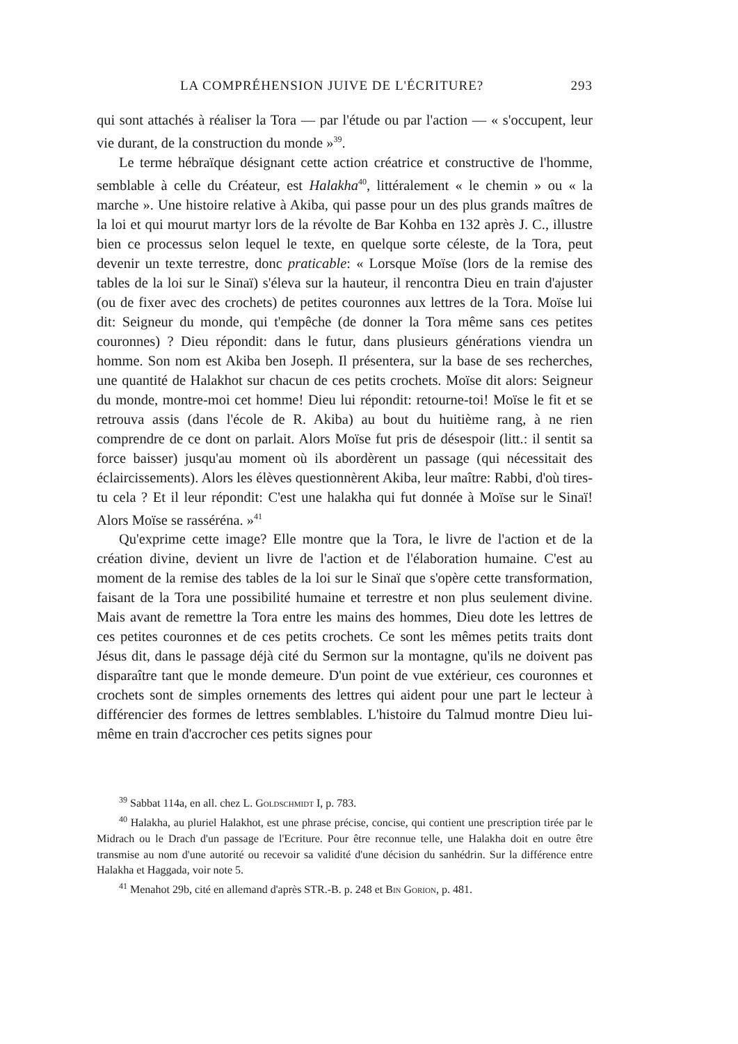LA COMPRÉHENSION JUIVE DE L'ÉCRITURE? 293
qui sont attachés à réaliser la Tora — par l'étude ou par l'action — « s'occupent, leur vie durant, de la construction du monde »<sup>39</sup>.
Le terme hébraïque désignant cette action créatrice et constructive de l'homme, semblable à celle du Créateur, est Halakha<sup>40</sup>, littéralement « le chemin » ou « la marche ». Une histoire relative à Akiba, qui passe pour un des plus grands maîtres de la loi et qui mourut martyr lors de la révolte de Bar Kohba en 132 après J. C., illustre bien ce processus selon lequel le texte, en quelque sorte céleste, de la Tora, peut devenir un texte terrestre, donc praticable: « Lorsque Moïse (lors de la remise des tables de la loi sur le Sinaï) s'éleva sur la hauteur, il rencontra Dieu en train d'ajuster (ou de fixer avec des crochets) de petites couronnes aux lettres de la Tora. Moïse lui dit: Seigneur du monde, qui t'empêche (de donner la Tora même sans ces petites couronnes) ? Dieu répondit: dans le futur, dans plusieurs générations viendra un homme. Son nom est Akiba ben Joseph. Il présentera, sur la base de ses recherches, une quantité de Halakhot sur chacun de ces petits crochets. Moïse dit alors: Seigneur du monde, montre-moi cet homme! Dieu lui répondit: retourne-toi! Moïse le fit et se retrouva assis (dans l'école de R. Akiba) au bout du huitième rang, à ne rien comprendre de ce dont on parlait. Alors Moïse fut pris de désespoir (litt.: il sentit sa force baisser) jusqu'au moment où ils abordèrent un passage (qui nécessitait des éclaircissements). Alors les élèves questionnèrent Akiba, leur maître: Rabbi, d'où tires-tu cela ? Et il leur répondit: C'est une halakha qui fut donnée à Moïse sur le Sinaï! Alors Moïse se rasséréna. »<sup>41</sup>
Qu'exprime cette image? Elle montre que la Tora, le livre de l'action et de la création divine, devient un livre de l'action et de l'élaboration humaine. C'est au moment de la remise des tables de la loi sur le Sinaï que s'opère cette transformation, faisant de la Tora une possibilité humaine et terrestre et non plus seulement divine. Mais avant de remettre la Tora entre les mains des hommes, Dieu dote les lettres de ces petites couronnes et de ces petits crochets. Ce sont les mêmes petits traits dont Jésus dit, dans le passage déjà cité du Sermon sur la montagne, qu'ils ne doivent pas disparaître tant que le monde demeure. D'un point de vue extérieur, ces couronnes et crochets sont de simples ornements des lettres qui aident pour une part le lecteur à différencier des formes de lettres semblables. L'histoire du Talmud montre Dieu lui-même en train d'accrocher ces petits signes pour
<sup>39</sup> Sabbat 114a, en all. chez L. Goldschmidt I, p. 783.
<sup>40</sup> Halakha, au pluriel Halakhot, est une phrase précise, concise, qui contient une prescription tirée par le Midrach ou le Drach d'un passage de l'Ecriture. Pour être reconnue telle, une Halakha doit en outre être transmise au nom d'une autorité ou recevoir sa validité d'une décision du sanhédrin. Sur la différence entre Halakha et Haggada, voir note 5.
<sup>41</sup> Menahot 29b, cité en allemand d'après STR.-B. p. 248 et Bin Gorion, p. 481.